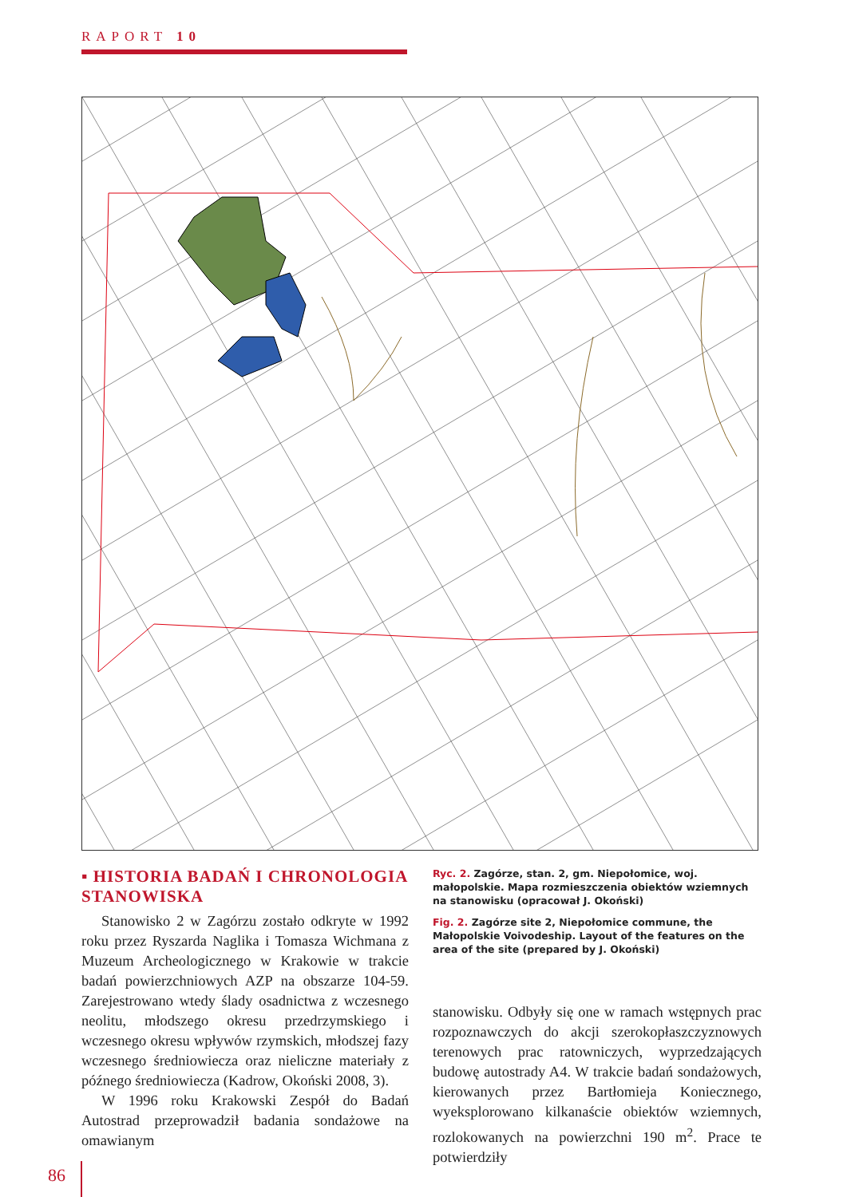RAPORT 10
▪ HISTORIA BADAŃ I CHRONOLOGIA STANOWISKA
Stanowisko 2 w Zagórzu zostało odkryte w 1992 roku przez Ryszarda Naglika i Tomasza Wichmana z Muzeum Archeologicznego w Krakowie w trakcie badań powierzchniowych AZP na obszarze 104-59. Zarejestrowano wtedy ślady osadnictwa z wczesnego neolitu, młodszego okresu przedrzymskiego i wczesnego okresu wpływów rzymskich, młodszej fazy wczesnego średniowiecza oraz nieliczne materiały z późnego średniowiecza (Kadrow, Okoński 2008, 3).
W 1996 roku Krakowski Zespół do Badań Autostrad przeprowadził badania sondażowe na omawianym
Ryc. 2. Zagórze, stan. 2, gm. Niepołomice, woj. małopolskie. Mapa rozmieszczenia obiektów wziemnych na stanowisku (opracował J. Okoński)
Fig. 2. Zagórze site 2, Niepołomice commune, the Małopolskie Voivodeship. Layout of the features on the area of the site (prepared by J. Okoński)
stanowisku. Odbyły się one w ramach wstępnych prac rozpoznawczych do akcji szerokopłaszczyznowych terenowych prac ratowniczych, wyprzedzających budowę autostrady A4. W trakcie badań sondażowych, kierowanych przez Bartłomieja Koniecznego, wyeksplorowano kilkanaście obiektów wziemnych, rozlokowanych na powierzchni 190 m<sup>2</sup>. Prace te potwierdziły
86